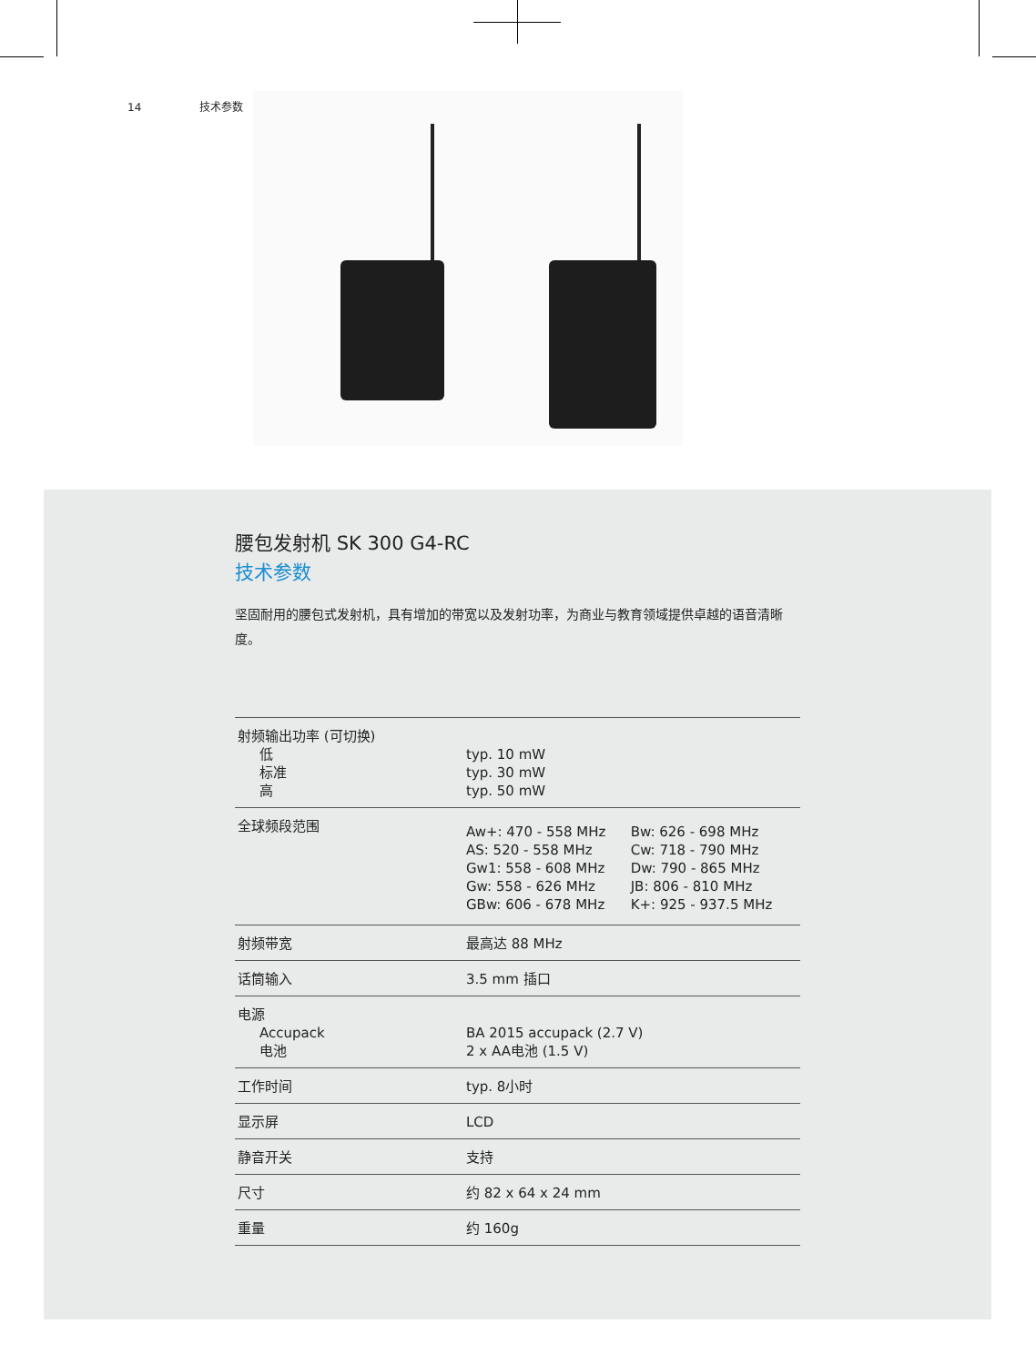14 技术参数
腰包发射机 SK 300 G4-RC
技术参数
坚固耐用的腰包式发射机，具有增加的带宽以及发射功率，为商业与教育领域提供卓越的语音清晰度。
| 射频输出功率 (可切换) 低 标准 高 | typ. 10 mW typ. 30 mW typ. 50 mW |
| 全球频段范围 | / Aw+: 470 - 558 MHz AS: 520 - 558 MHz Gw1: 558 - 608 MHz Gw: 558 - 626 MHz GBw: 606 - 678 MHz / Bw: 626 - 698 MHz Cw: 718 - 790 MHz Dw: 790 - 865 MHz JB: 806 - 810 MHz K+: 925 - 937.5 MHz / |
| 射频带宽 | 最高达 88 MHz |
| 话筒输入 | 3.5 mm 插口 |
| 电源 Accupack 电池 | BA 2015 accupack (2.7 V) 2 x AA电池 (1.5 V) |
| 工作时间 | typ. 8小时 |
| 显示屏 | LCD |
| 静音开关 | 支持 |
| 尺寸 | 约 82 x 64 x 24 mm |
| 重量 | 约 160g |